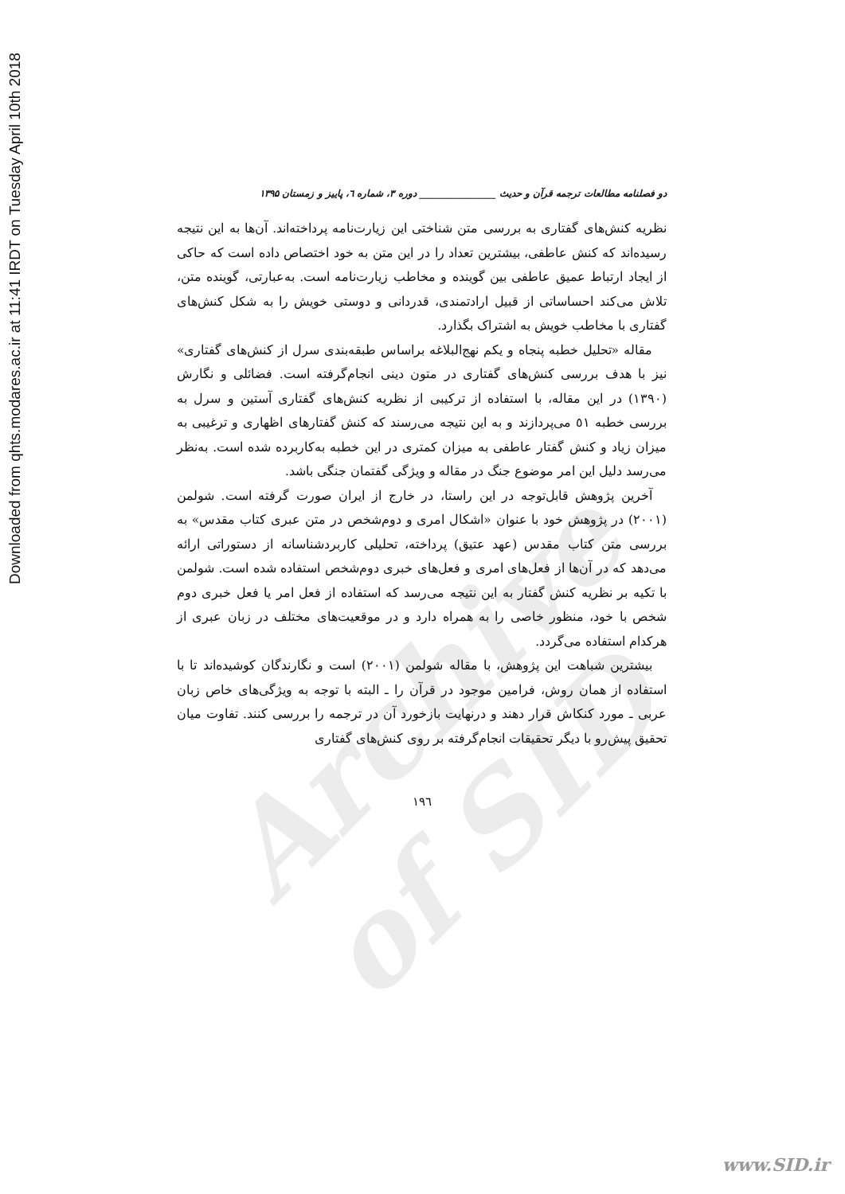Downloaded from qhts.modares.ac.ir at 11:41 IRDT on Tuesday April 10th 2018
Archive of SID
دو فصلنامه مطالعات ترجمه قرآن و حدیث ________________ دوره ۳، شماره ٦، پاییز و زمستان ۱۳۹۵
نظریه کنش‌های گفتاری به بررسی متن شناختی این زیارت‌نامه پرداخته‌اند. آن‌ها به این نتیجه رسیده‌اند که کنش عاطفی، بیشترین تعداد را در این متن به خود اختصاص داده است که حاکی از ایجاد ارتباط عمیق عاطفی بین گوینده و مخاطب زیارت‌نامه است. به‌عبارتی، گوینده متن، تلاش می‌کند احساساتی از قبیل ارادتمندی، قدردانی و دوستی خویش را به شکل کنش‌های گفتاری با مخاطب خویش به اشتراک بگذارد.
مقاله «تحلیل خطبه پنجاه و یکم نهج‌البلاغه براساس طبقه‌بندی سرل از کنش‌های گفتاری» نیز با هدف بررسی کنش‌های گفتاری در متون دینی انجام‌گرفته است. فضائلی و نگارش (۱۳۹۰) در این مقاله، با استفاده از ترکیبی از نظریه کنش‌های گفتاری آستین و سرل به بررسی خطبه ٥١ می‌پردازند و به این نتیجه می‌رسند که کنش گفتارهای اظهاری و ترغیبی به میزان زیاد و کنش گفتار عاطفی به میزان کمتری در این خطبه به‌کاربرده شده است. به‌نظر می‌رسد دلیل این امر موضوع جنگ در مقاله و ویژگی گفتمان جنگی باشد.
آخرین پژوهش قابل‌توجه در این راستا، در خارج از ایران صورت گرفته است. شولمن (۲۰۰۱) در پژوهش خود با عنوان «اشکال امری و دوم‌شخص در متن عبری کتاب مقدس» به بررسی متن کتاب مقدس (عهد عتیق) پرداخته، تحلیلی کاربردشناسانه از دستوراتی ارائه می‌دهد که در آن‌ها از فعل‌های امری و فعل‌های خبری دوم‌شخص استفاده شده است. شولمن با تکیه بر نظریه کنش گفتار به این نتیجه می‌رسد که استفاده از فعل امر یا فعل خبری دوم شخص با خود، منظور خاصی را به همراه دارد و در موقعیت‌های مختلف در زبان عبری از هرکدام استفاده می‌گردد.
بیشترین شباهت این پژوهش، با مقاله شولمن (۲۰۰۱) است و نگارندگان کوشیده‌اند تا با استفاده از همان روش، فرامین موجود در قرآن را ـ البته با توجه به ویژگی‌های خاص زبان عربی ـ مورد کنکاش قرار دهند و درنهایت بازخورد آن در ترجمه را بررسی کنند. تفاوت میان تحقیق پیش‌رو با دیگر تحقیقات انجام‌گرفته بر روی کنش‌های گفتاری
۱۹٦
www.SID.ir